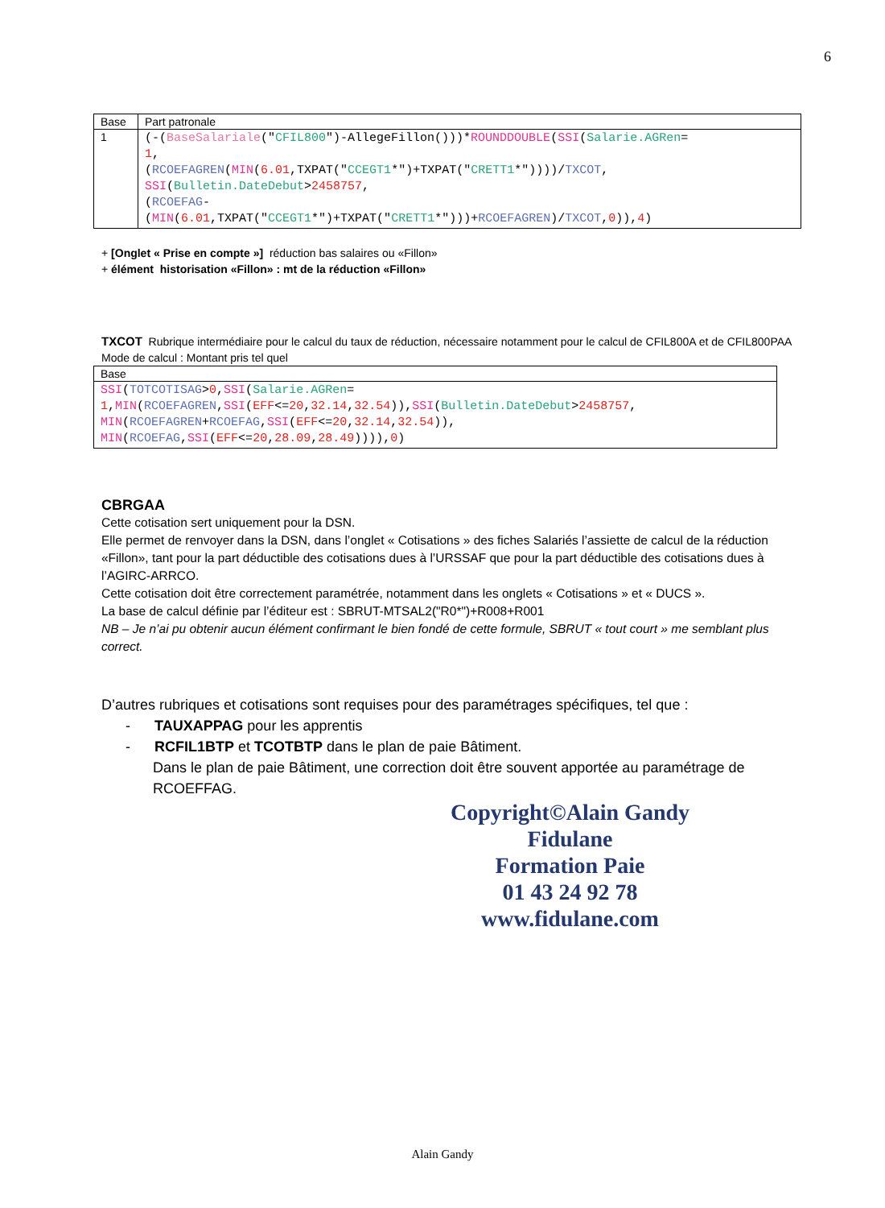6
| Base | Part patronale |
| --- | --- |
| 1 | (-( BaseSalariale (" CFIL800 ")-AllegeFillon()))* ROUNDDOUBLE ( SSI ( Salarie.AGRen = 1 , ( RCOEFAGREN ( MIN ( 6.01 ,TXPAT(" CCEGT1 *")+TXPAT(" CRETT1 *"))))/ TXCOT , SSI ( Bulletin.DateDebut > 2458757 , ( RCOEFAG - ( MIN ( 6.01 ,TXPAT(" CCEGT1 *")+TXPAT(" CRETT1 *")))+ RCOEFAGREN )/ TXCOT , 0 )), 4 ) |
+ [Onglet « Prise en compte »] réduction bas salaires ou «Fillon»
+ élément historisation «Fillon» : mt de la réduction «Fillon»
TXCOT Rubrique intermédiaire pour le calcul du taux de réduction, nécessaire notamment pour le calcul de CFIL800A et de CFIL800PAA
Mode de calcul : Montant pris tel quel
| Base |
| --- |
| SSI ( TOTCOTISAG > 0 , SSI ( Salarie.AGRen = 1 , MIN ( RCOEFAGREN , SSI ( EFF <= 20 , 32.14 , 32.54 )), SSI ( Bulletin.DateDebut > 2458757 , MIN ( RCOEFAGREN + RCOEFAG , SSI ( EFF <= 20 , 32.14 , 32.54 )), MIN ( RCOEFAG , SSI ( EFF <= 20 , 28.09 , 28.49 )))), 0 ) |
CBRGAA
Cette cotisation sert uniquement pour la DSN.
Elle permet de renvoyer dans la DSN, dans l’onglet « Cotisations » des fiches Salariés l’assiette de calcul de la réduction «Fillon», tant pour la part déductible des cotisations dues à l’URSSAF que pour la part déductible des cotisations dues à l’AGIRC-ARRCO.
Cette cotisation doit être correctement paramétrée, notamment dans les onglets « Cotisations » et « DUCS ».
La base de calcul définie par l’éditeur est : SBRUT-MTSAL2("R0*")+R008+R001
NB – Je n’ai pu obtenir aucun élément confirmant le bien fondé de cette formule, SBRUT « tout court » me semblant plus correct.
D’autres rubriques et cotisations sont requises pour des paramétrages spécifiques, tel que :
- TAUXAPPAG pour les apprentis
- RCFIL1BTP et TCOTBTP dans le plan de paie Bâtiment.
Dans le plan de paie Bâtiment, une correction doit être souvent apportée au paramétrage de RCOEFFAG.
Copyright©Alain Gandy
Fidulane
Formation Paie
01 43 24 92 78
www.fidulane.com
Alain Gandy